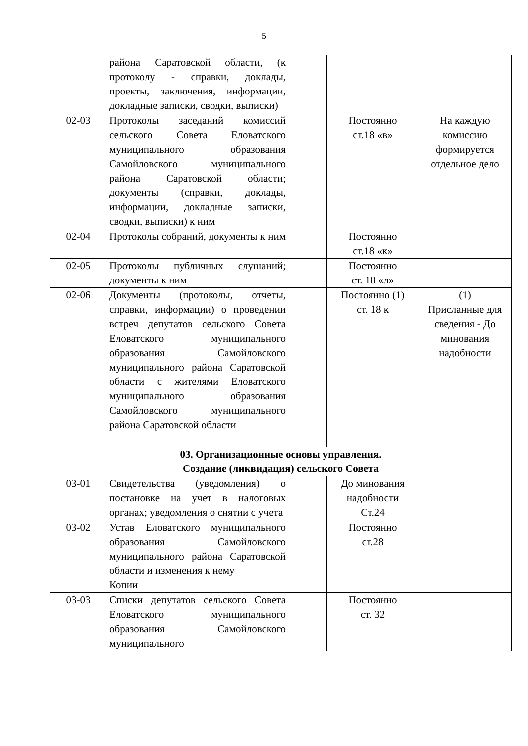5
| | района Саратовской области, (к протоколу - справки, доклады, проекты, заключения, информации, докладные записки, сводки, выписки) | | | |
| 02-03 | Протоколы заседаний комиссий сельского Совета Еловатского муниципального образования Самойловского муниципального района Саратовской области; документы (справки, доклады, информации, докладные записки, сводки, выписки) к ним | | Постоянно ст.18 «в» | На каждую комиссию формируется отдельное дело |
| 02-04 | Протоколы собраний, документы к ним | | Постоянно ст.18 «к» | |
| 02-05 | Протоколы публичных слушаний; документы к ним | | Постоянно ст. 18 «л» | |
| 02-06 | Документы (протоколы, отчеты, справки, информации) о проведении встреч депутатов сельского Совета Еловатского муниципального образования Самойловского муниципального района Саратовской области с жителями Еловатского муниципального образования Самойловского муниципального района Саратовской области | | Постоянно (1) ст. 18 к | (1) Присланные для сведения - До минования надобности |
| 03. Организационные основы управления. Создание (ликвидация) сельского Совета | | | | |
| 03-01 | Свидетельства (уведомления) о постановке на учет в налоговых органах; уведомления о снятии с учета | | До минования надобности Ст.24 | |
| 03-02 | Устав Еловатского муниципального образования Самойловского муниципального района Саратовской области и изменения к нему Копии | | Постоянно ст.28 | |
| 03-03 | Списки депутатов сельского Совета Еловатского муниципального образования Самойловского муниципального | | Постоянно ст. 32 | |